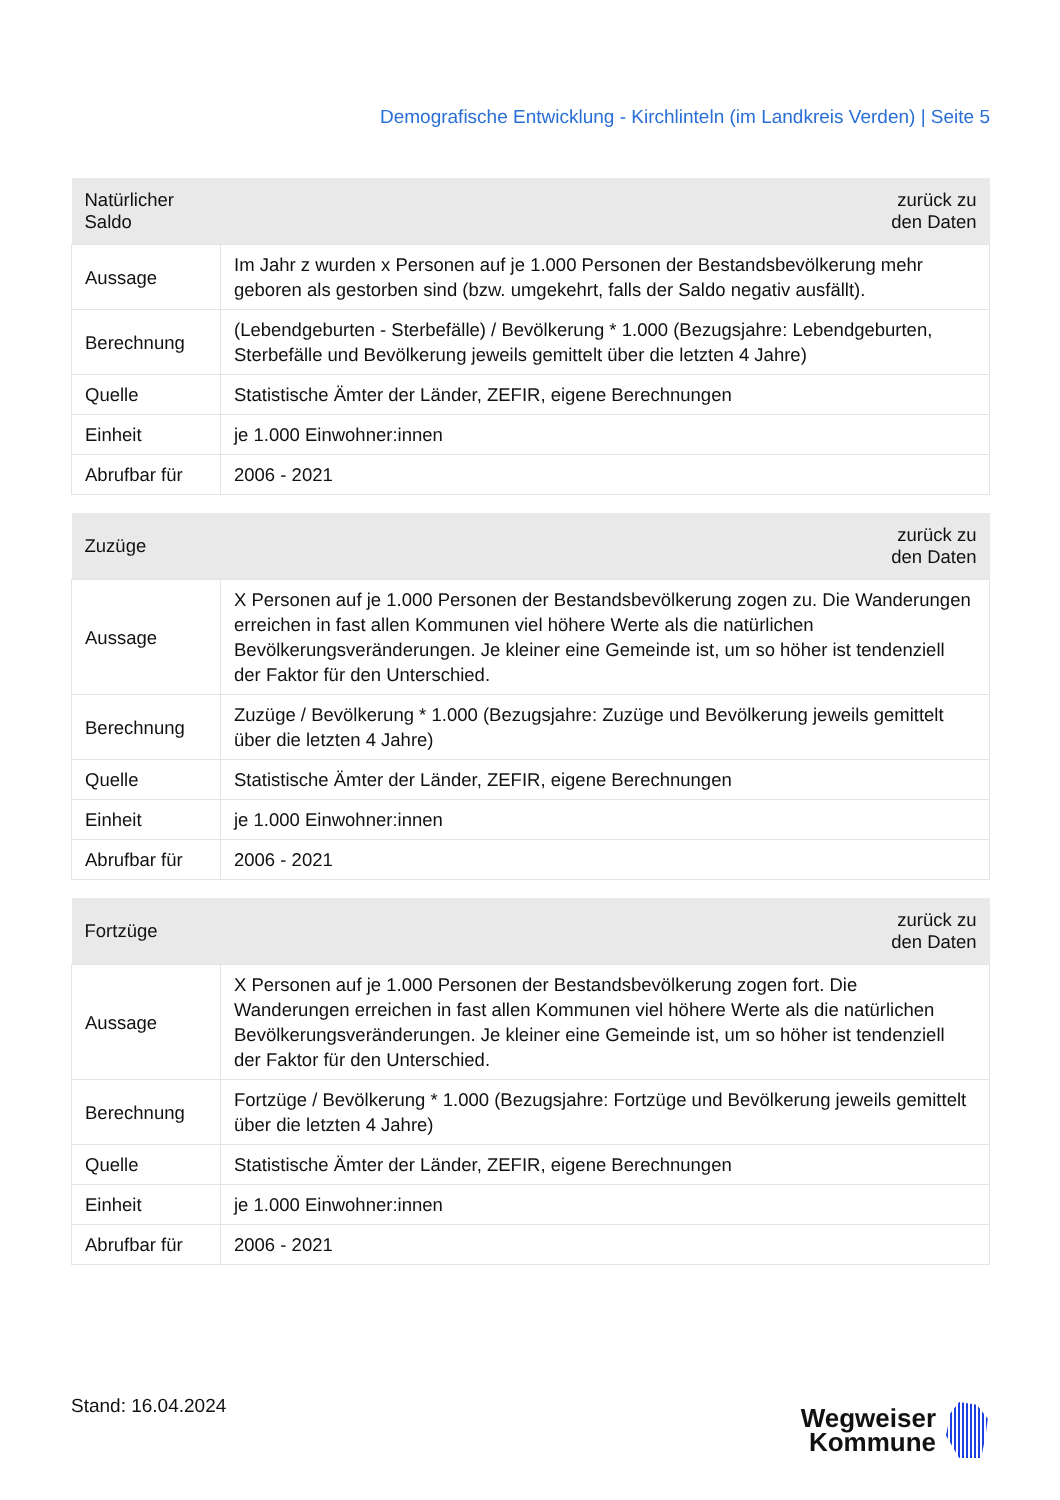Demografische Entwicklung - Kirchlinteln (im Landkreis Verden) | Seite 5
| Natürlicher Saldo | zurück zu den Daten |
| --- | --- |
| Aussage | Im Jahr z wurden x Personen auf je 1.000 Personen der Bestandsbevölkerung mehr geboren als gestorben sind (bzw. umgekehrt, falls der Saldo negativ ausfällt). |
| Berechnung | (Lebendgeburten - Sterbefälle) / Bevölkerung * 1.000 (Bezugsjahre: Lebendgeburten, Sterbefälle und Bevölkerung jeweils gemittelt über die letzten 4 Jahre) |
| Quelle | Statistische Ämter der Länder, ZEFIR, eigene Berechnungen |
| Einheit | je 1.000 Einwohner:innen |
| Abrufbar für | 2006 - 2021 |
| Zuzüge | zurück zu den Daten |
| --- | --- |
| Aussage | X Personen auf je 1.000 Personen der Bestandsbevölkerung zogen zu. Die Wanderungen erreichen in fast allen Kommunen viel höhere Werte als die natürlichen Bevölkerungsveränderungen. Je kleiner eine Gemeinde ist, um so höher ist tendenziell der Faktor für den Unterschied. |
| Berechnung | Zuzüge / Bevölkerung * 1.000 (Bezugsjahre: Zuzüge und Bevölkerung jeweils gemittelt über die letzten 4 Jahre) |
| Quelle | Statistische Ämter der Länder, ZEFIR, eigene Berechnungen |
| Einheit | je 1.000 Einwohner:innen |
| Abrufbar für | 2006 - 2021 |
| Fortzüge | zurück zu den Daten |
| --- | --- |
| Aussage | X Personen auf je 1.000 Personen der Bestandsbevölkerung zogen fort. Die Wanderungen erreichen in fast allen Kommunen viel höhere Werte als die natürlichen Bevölkerungsveränderungen. Je kleiner eine Gemeinde ist, um so höher ist tendenziell der Faktor für den Unterschied. |
| Berechnung | Fortzüge / Bevölkerung * 1.000 (Bezugsjahre: Fortzüge und Bevölkerung jeweils gemittelt über die letzten 4 Jahre) |
| Quelle | Statistische Ämter der Länder, ZEFIR, eigene Berechnungen |
| Einheit | je 1.000 Einwohner:innen |
| Abrufbar für | 2006 - 2021 |
Stand: 16.04.2024
Wegweiser
Kommune